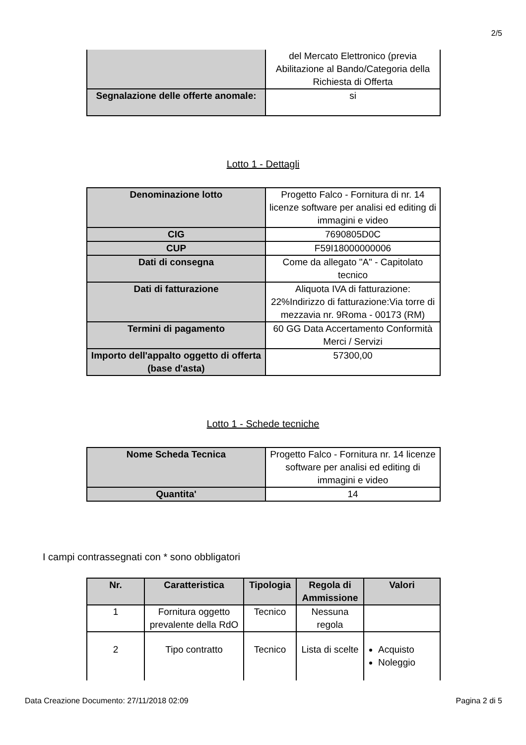2/5
| | del Mercato Elettronico (previa Abilitazione al Bando/Categoria della Richiesta di Offerta |
| Segnalazione delle offerte anomale: | si |
Lotto 1 - Dettagli
| Denominazione lotto | Progetto Falco - Fornitura di nr. 14 licenze software per analisi ed editing di immagini e video |
| CIG | 7690805D0C |
| CUP | F59I18000000006 |
| Dati di consegna | Come da allegato "A" - Capitolato tecnico |
| Dati di fatturazione | Aliquota IVA di fatturazione: 22%Indirizzo di fatturazione:Via torre di mezzavia nr. 9Roma - 00173 (RM) |
| Termini di pagamento | 60 GG Data Accertamento Conformità Merci / Servizi |
| Importo dell'appalto oggetto di offerta (base d'asta) | 57300,00 |
Lotto 1 - Schede tecniche
| Nome Scheda Tecnica | Progetto Falco - Fornitura nr. 14 licenze software per analisi ed editing di immagini e video |
| Quantita' | 14 |
I campi contrassegnati con * sono obbligatori
| Nr. | Caratteristica | Tipologia | Regola di Ammissione | Valori |
| --- | --- | --- | --- | --- |
| 1 | Fornitura oggetto prevalente della RdO | Tecnico | Nessuna regola | |
| 2 | Tipo contratto | Tecnico | Lista di scelte | Acquisto Noleggio |
Data Creazione Documento: 27/11/2018 02:09 Pagina 2 di 5